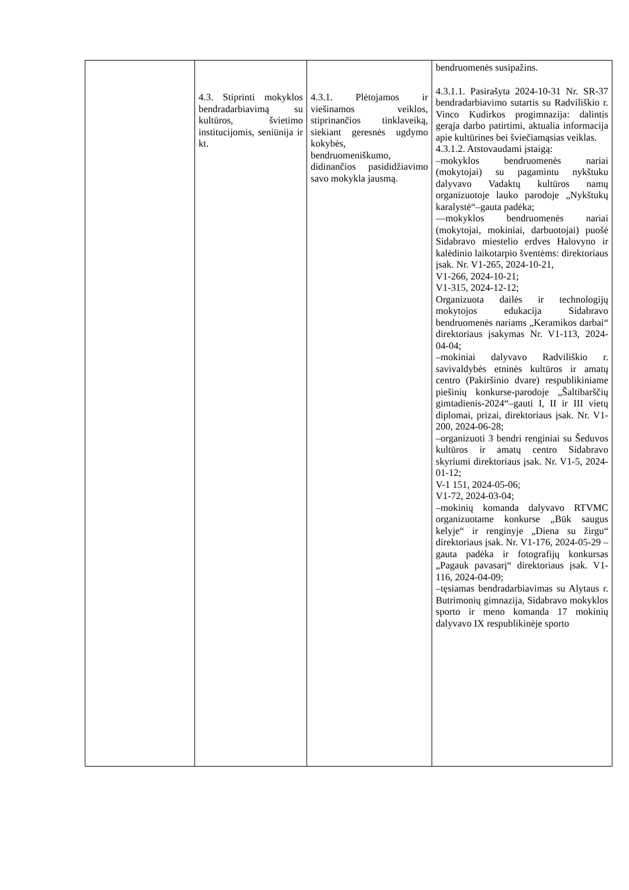| | 4.3. Stiprinti mokyklos bendradarbiavimą su kultūros, švietimo institucijomis, seniūnija ir kt. | 4.3.1. Plėtojamos ir viešinamos veiklos, stiprinančios tinklaveiką, siekiant geresnės ugdymo kokybės, bendruomeniškumo, didinančios pasididžiavimo savo mokykla jausmą. | bendruomenės susipažins. 4.3.1.1. Pasirašyta 2024-10-31 Nr. SR-37 bendradarbiavimo sutartis su Radviliškio r. Vinco Kudirkos progimnazija: dalintis gerąja darbo patirtimi, aktualia informacija apie kultūrines bei šviečiamąsias veiklas. 4.3.1.2. Atstovaudami įstaigą: –mokyklos bendruomenės nariai (mokytojai) su pagamintu nykštuku dalyvavo Vadaktų kultūros namų organizuotoje lauko parodoje „Nykštukų karalystė“–gauta padėka; —mokyklos bendruomenės nariai (mokytojai, mokiniai, darbuotojai) puošė Sidabravo miestelio erdves Halovyno ir kalėdinio laikotarpio šventėms: direktoriaus įsak. Nr. V1-265, 2024-10-21, V1-266, 2024-10-21; V1-315, 2024-12-12; Organizuota dailės ir technologijų mokytojos edukacija Sidabravo bendruomenės nariams „Keramikos darbai“ direktoriaus įsakymas Nr. V1-113, 2024-04-04; –mokiniai dalyvavo Radviliškio r. savivaldybės etninės kultūros ir amatų centro (Pakiršinio dvare) respublikiniame piešinių konkurse-parodoje „Šaltibarščių gimtadienis-2024“–gauti I, II ir III vietų diplomai, prizai, direktoriaus įsak. Nr. V1-200, 2024-06-28; –organizuoti 3 bendri renginiai su Šeduvos kultūros ir amatų centro Sidabravo skyriumi direktoriaus įsak. Nr. V1-5, 2024-01-12; V-1 151, 2024-05-06; V1-72, 2024-03-04; –mokinių komanda dalyvavo RTVMC organizuotame konkurse „Būk saugus kelyje“ ir renginyje „Diena su žirgu“ direktoriaus įsak. Nr. V1-176, 2024-05-29 – gauta padėka ir fotografijų konkursas „Pagauk pavasarį“ direktoriaus įsak. V1-116, 2024-04-09; –tęsiamas bendradarbiavimas su Alytaus r. Butrimonių gimnazija, Sidabravo mokyklos sporto ir meno komanda 17 mokinių dalyvavo IX respublikinėje sporto |